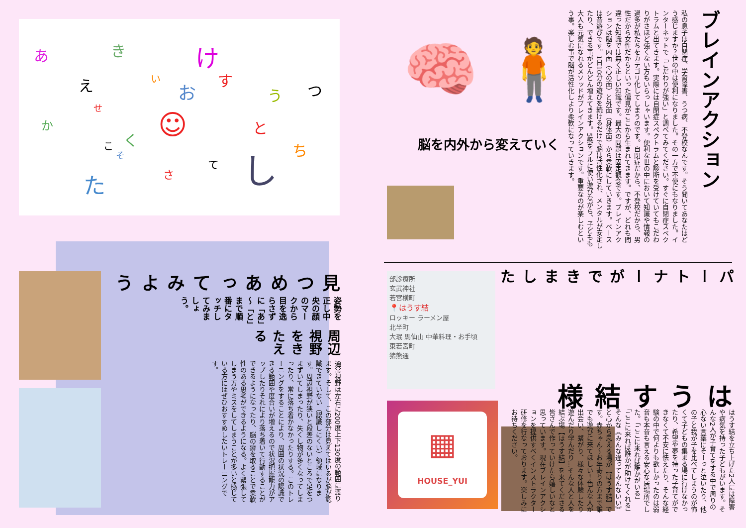あ き け
え い
お
す
う つ
せ
か ☺ と
く こ
そ ち
て し さ た
見つめあってみよう
姿勢を正し中央の顔のマークから目を逸らさずに「あ」～「と」まで順番にタッチしてみましょう。
周辺視野　をきたえる
通常視野は左右に200度上下130度の範囲に渡ります。そして、この部分は見えてはいるが脳が認識できていない（認識しにくい）領域になります。周辺視野が狭いと段差のないところで足をつまずいてしまったり、失くし物が多くなってしまったり、常に落ち着かなかったりする。このトレーニングをすることにより、周囲の状況の認識できる範囲や度合いが増えるので状況把握能力がアップしたりそれにより落ち着いて行動することができるようになったり、脳の癖を取ることで柔軟性のある思考ができるようになる。よく緊張してしまう方やミスをしてしまうことが多いと感じている方にはぜひおすすめしたいトレーニングです。
🧠 🧍
脳を内外から変えていく
ブレインアクション
私の息子は自閉症、学習障害、うつ病、不登校なんです。そう聞いてあなたはどう感じますか？世の中は便利になりました。その一方で不便にもなりました。インターネットで「こだわりが強い」と調べてみてください。すぐに自閉症スペクトラムと出てきます。実際には自閉症スペクトラムと診断を受けていてもこだわりがさほど強くない方もいらっしゃいます。便利な世の中において知識や情報の過多が私たちをカテゴリ化してしまうのです。自閉症だから、不登校だから、男性だから女性だからといった偏見がここから生まれてきます。ですが、どれも間違った知識では無く正しい知識です。最大の問題は固定観念です。ブレインアクションは脳を内面（心の面）と外面（身体面）から柔軟にしていきます。ベースは昔遊びです。1日10分の遊びを続けるだけで脳は活性化され、メンタルが安定したり、できる事がどんどん増えてきます。5感をフルに使い遊びながら、子どもも大人も元気になれるメソッドがブレインアクションです。重要なのが楽しむという事。楽しむ事で脳が活性化しより柔軟になっていきます。
部診療所
玄武神社
若宮横町
📍はうす結
ロッキー ラーメン屋
北半町
大珉 馬仙山 中華料理・お手頃
東若宮町
猪熊通
▦
HOUSE_YUI
パートナーができました
はうす結様
はうす結を立ち上げた2人には障害や病気を持った子どもがいます。そんな2人が子育てをする中で周りの心ない言葉にそーっと泣いたり、他の子と我が子を比べてしまうのが怖くて子どもの集まる場に行けなかったり、希望や夢を持った子育てができなくて不安に怯えたり、そんな経験の中で何よりも欲しかったのは弱音も本音も言える安心な居場所でした。「ここに来れば誰かがいる」「ここに来れば誰かが助けてくれる」そんな《みんな違ってみんないい》と心から思える場が【はうす結】です。赤ちゃん～お年寄りの方まで誰でも遊びに来てほしい！色んな人が出会い、繋がり、様々な体験したり遊んだり学んだり…そんな人と人を結ぶ場【はうす結】を来てくださる皆さんで作っていけたら嬉しいなと思っています。現在ブレインアクションを提供すべくインストラクター研修を行なっております。楽しみにお待ちください。